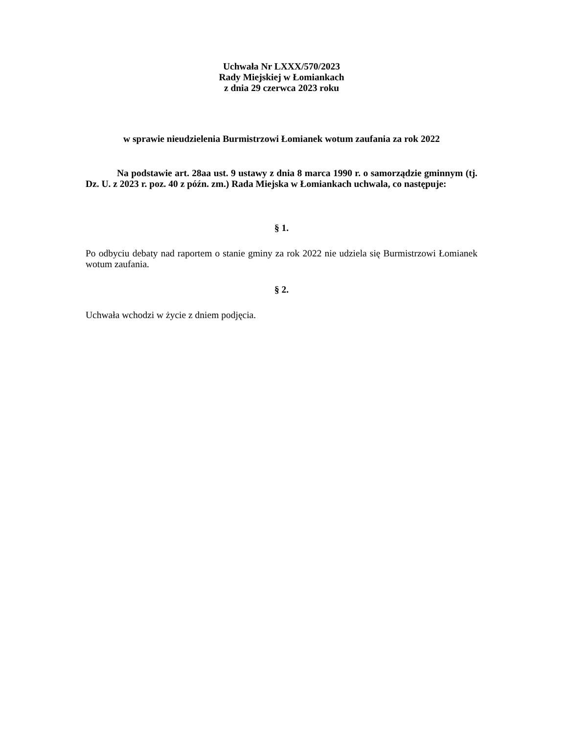Uchwała Nr LXXX/570/2023
Rady Miejskiej w Łomiankach
z dnia 29 czerwca 2023 roku
w sprawie nieudzielenia Burmistrzowi Łomianek wotum zaufania za rok 2022
Na podstawie art. 28aa ust. 9 ustawy z dnia 8 marca 1990 r. o samorządzie gminnym (tj. Dz. U. z 2023 r. poz. 40 z późn. zm.) Rada Miejska w Łomiankach uchwala, co następuje:
§ 1.
Po odbyciu debaty nad raportem o stanie gminy za rok 2022 nie udziela się Burmistrzowi Łomianek wotum zaufania.
§ 2.
Uchwała wchodzi w życie z dniem podjęcia.